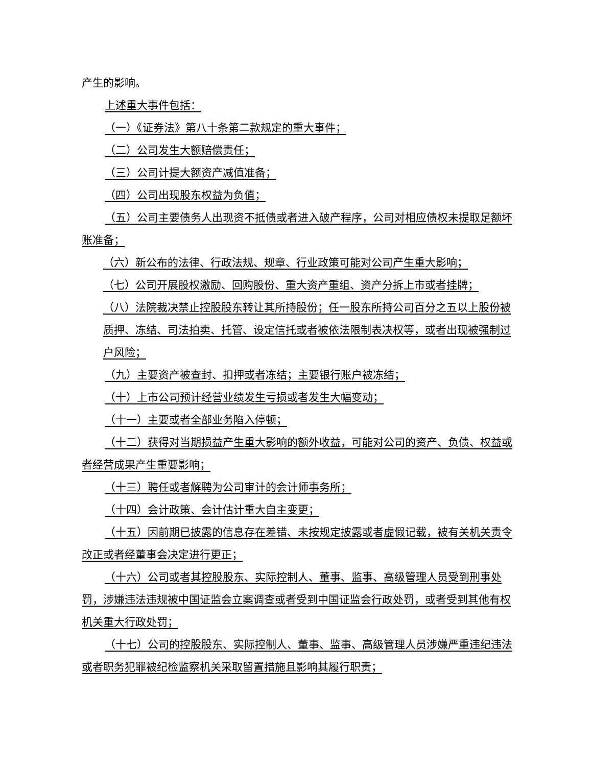产生的影响。
上述重大事件包括：
（一）《证券法》第八十条第二款规定的重大事件；
（二）公司发生大额赔偿责任；
（三）公司计提大额资产减值准备；
（四）公司出现股东权益为负值；
（五）公司主要债务人出现资不抵债或者进入破产程序，公司对相应债权未提取足额坏账准备；
（六）新公布的法律、行政法规、规章、行业政策可能对公司产生重大影响；
（七）公司开展股权激励、回购股份、重大资产重组、资产分拆上市或者挂牌；
（八）法院裁决禁止控股股东转让其所持股份；任一股东所持公司百分之五以上股份被质押、冻结、司法拍卖、托管、设定信托或者被依法限制表决权等，或者出现被强制过户风险；
（九）主要资产被查封、扣押或者冻结；主要银行账户被冻结；
（十）上市公司预计经营业绩发生亏损或者发生大幅变动；
（十一）主要或者全部业务陷入停顿；
（十二）获得对当期损益产生重大影响的额外收益，可能对公司的资产、负债、权益或者经营成果产生重要影响；
（十三）聘任或者解聘为公司审计的会计师事务所；
（十四）会计政策、会计估计重大自主变更；
（十五）因前期已披露的信息存在差错、未按规定披露或者虚假记载，被有关机关责令改正或者经董事会决定进行更正；
（十六）公司或者其控股股东、实际控制人、董事、监事、高级管理人员受到刑事处罚，涉嫌违法违规被中国证监会立案调查或者受到中国证监会行政处罚，或者受到其他有权机关重大行政处罚；
（十七）公司的控股股东、实际控制人、董事、监事、高级管理人员涉嫌严重违纪违法或者职务犯罪被纪检监察机关采取留置措施且影响其履行职责；